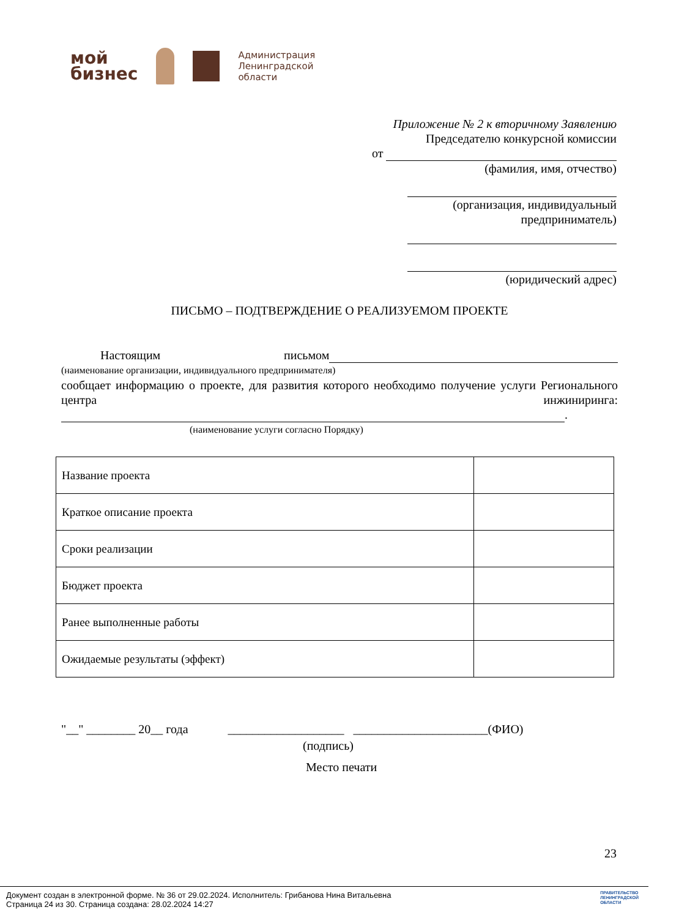мой
бизнес
Администрация
Ленинградской
области
Приложение № 2 к вторичному Заявлению
Председателю конкурсной комиссии
от
(фамилия, имя, отчество)
(организация, индивидуальный
предприниматель)
(юридический адрес)
ПИСЬМО – ПОДТВЕРЖДЕНИЕ О РЕАЛИЗУЕМОМ ПРОЕКТЕ
Настоящим письмом
(наименование организации, индивидуального предпринимателя)
сообщает информацию о проекте, для развития которого необходимо получение услуги Регионального центра инжиниринга:
.
(наименование услуги согласно Порядку)
| Название проекта | |
| Краткое описание проекта | |
| Сроки реализации | |
| Бюджет проекта | |
| Ранее выполненные работы | |
| Ожидаемые результаты (эффект) | |
"__" ________ 20__ года ___________________ ______________________(ФИО)
(подпись)
Место печати
23
Документ создан в электронной форме. № 36 от 29.02.2024. Исполнитель: Грибанова Нина Витальевна
Страница 24 из 30. Страница создана: 28.02.2024 14:27
ПРАВИТЕЛЬСТВО
ЛЕНИНГРАДСКОЙ
ОБЛАСТИ